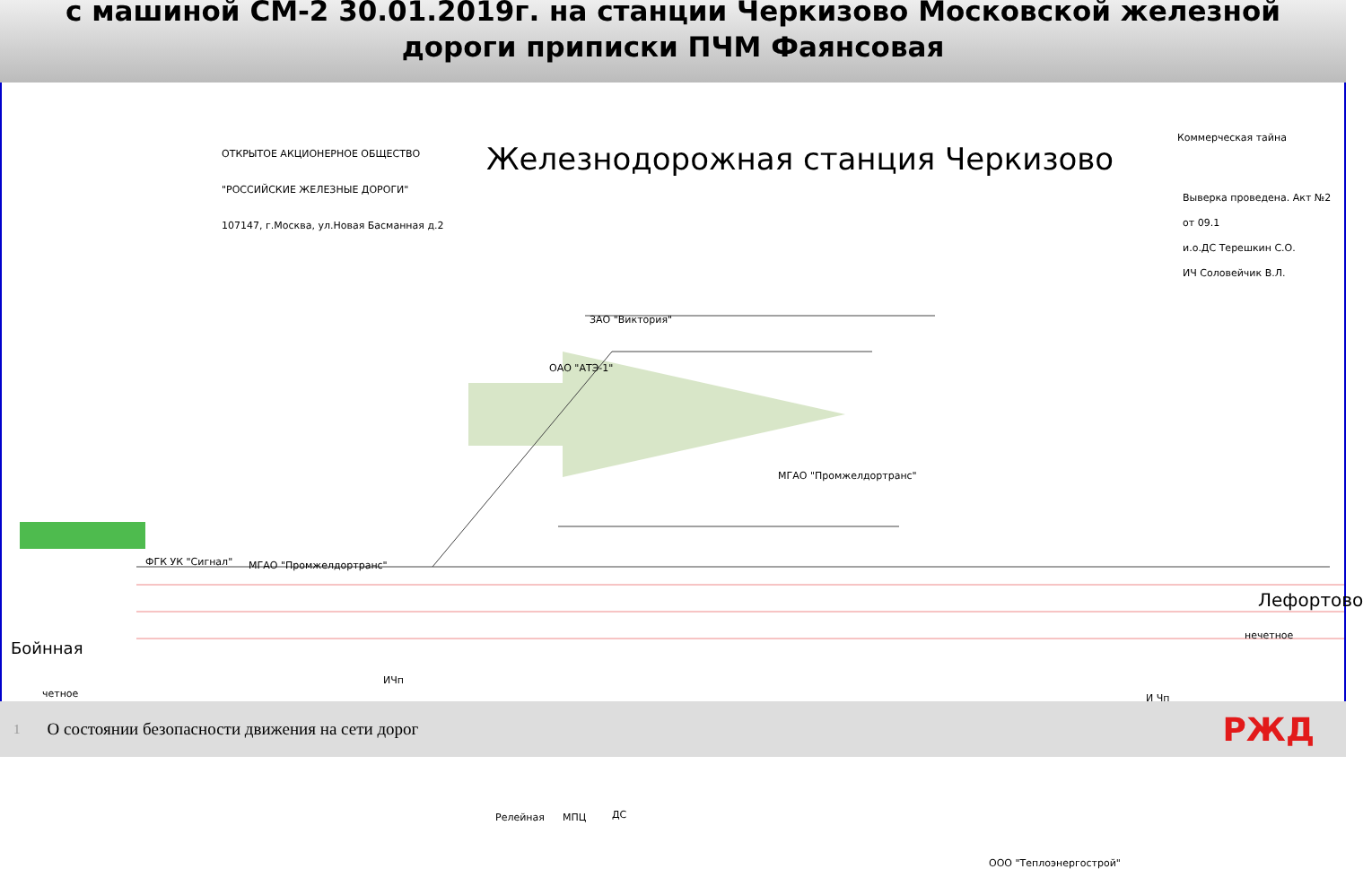с машиной СМ-2 30.01.2019г. на станции Черкизово Московской железной
дороги приписки ПЧМ Фаянсовая
ОТКРЫТОЕ АКЦИОНЕРНОЕ ОБЩЕСТВО
"РОССИЙСКИЕ ЖЕЛЕЗНЫЕ ДОРОГИ"
107147, г.Москва, ул.Новая Басманная д.2
Железнодорожная станция Черкизово
Коммерческая тайна
Выверка проведена. Акт №2 от 09.1
и.о.ДС Терешкин С.О.
ИЧ Соловейчик В.Л.
ЗАО "Виктория"
ОАО "АТЭ-1"
МГАО "Промжелдортранс"
ФГК УК "Сигнал" МГАО "Промжелдортранс"
Лефортово
нечетное
Бойнная
четное
Релейная МПЦ ДС
ИЧп
И Чп
ООО "Теплоэнергострой"
1 О состоянии безопасности движения на сети дорог РЖД